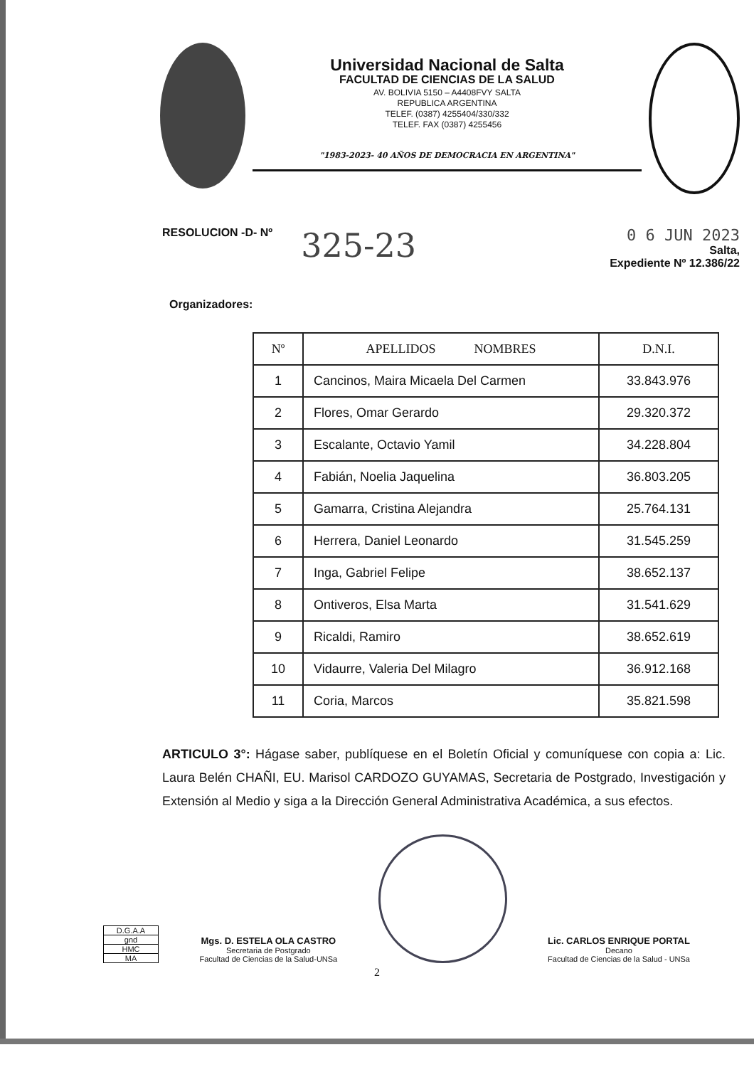Universidad Nacional de Salta
FACULTAD DE CIENCIAS DE LA SALUD
AV. BOLIVIA 5150 – A4408FVY SALTA
REPUBLICA ARGENTINA
TELEF. (0387) 4255404/330/332
TELEF. FAX (0387) 4255456
"1983-2023- 40 AÑOS DE DEMOCRACIA EN ARGENTINA"
RESOLUCION -D- Nº 325-23
0 6 JUN 2023
Salta,
Expediente Nº 12.386/22
Organizadores:
| Nº | APELLIDOS NOMBRES | D.N.I. |
| --- | --- | --- |
| 1 | Cancinos, Maira Micaela Del Carmen | 33.843.976 |
| 2 | Flores, Omar Gerardo | 29.320.372 |
| 3 | Escalante, Octavio Yamil | 34.228.804 |
| 4 | Fabián, Noelia Jaquelina | 36.803.205 |
| 5 | Gamarra, Cristina Alejandra | 25.764.131 |
| 6 | Herrera, Daniel Leonardo | 31.545.259 |
| 7 | Inga, Gabriel Felipe | 38.652.137 |
| 8 | Ontiveros, Elsa Marta | 31.541.629 |
| 9 | Ricaldi, Ramiro | 38.652.619 |
| 10 | Vidaurre, Valeria Del Milagro | 36.912.168 |
| 11 | Coria, Marcos | 35.821.598 |
ARTICULO 3°: Hágase saber, publíquese en el Boletín Oficial y comuníquese con copia a: Lic. Laura Belén CHAÑI, EU. Marisol CARDOZO GUYAMAS, Secretaria de Postgrado, Investigación y Extensión al Medio y siga a la Dirección General Administrativa Académica, a sus efectos.
D.G.A.A
gnd
HMC
MA
Mgs. D. ESTELA OLA CASTRO
Secretaria de Postgrado
Facultad de Ciencias de la Salud-UNSa
Lic. CARLOS ENRIQUE PORTAL
Decano
Facultad de Ciencias de la Salud - UNSa
2